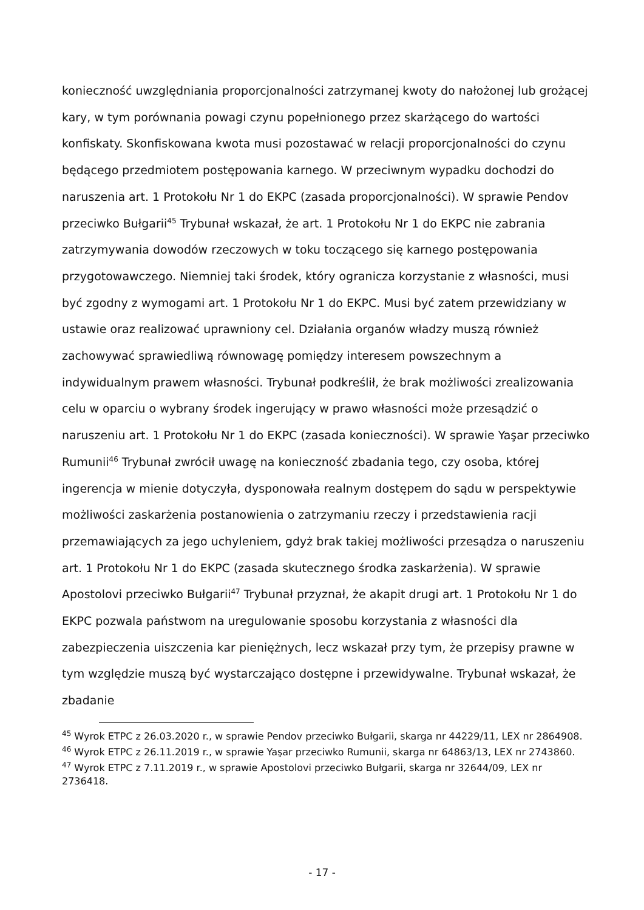konieczność uwzględniania proporcjonalności zatrzymanej kwoty do nałożonej lub grożącej kary, w tym porównania powagi czynu popełnionego przez skarżącego do wartości konfiskaty. Skonfiskowana kwota musi pozostawać w relacji proporcjonalności do czynu będącego przedmiotem postępowania karnego. W przeciwnym wypadku dochodzi do naruszenia art. 1 Protokołu Nr 1 do EKPC (zasada proporcjonalności). W sprawie Pendov przeciwko Bułgarii<sup>45</sup> Trybunał wskazał, że art. 1 Protokołu Nr 1 do EKPC nie zabrania zatrzymywania dowodów rzeczowych w toku toczącego się karnego postępowania przygotowawczego. Niemniej taki środek, który ogranicza korzystanie z własności, musi być zgodny z wymogami art. 1 Protokołu Nr 1 do EKPC. Musi być zatem przewidziany w ustawie oraz realizować uprawniony cel. Działania organów władzy muszą również zachowywać sprawiedliwą równowagę pomiędzy interesem powszechnym a indywidualnym prawem własności. Trybunał podkreślił, że brak możliwości zrealizowania celu w oparciu o wybrany środek ingerujący w prawo własności może przesądzić o naruszeniu art. 1 Protokołu Nr 1 do EKPC (zasada konieczności). W sprawie Yaşar przeciwko Rumunii<sup>46</sup> Trybunał zwrócił uwagę na konieczność zbadania tego, czy osoba, której ingerencja w mienie dotyczyła, dysponowała realnym dostępem do sądu w perspektywie możliwości zaskarżenia postanowienia o zatrzymaniu rzeczy i przedstawienia racji przemawiających za jego uchyleniem, gdyż brak takiej możliwości przesądza o naruszeniu art. 1 Protokołu Nr 1 do EKPC (zasada skutecznego środka zaskarżenia). W sprawie Apostolovi przeciwko Bułgarii<sup>47</sup> Trybunał przyznał, że akapit drugi art. 1 Protokołu Nr 1 do EKPC pozwala państwom na uregulowanie sposobu korzystania z własności dla zabezpieczenia uiszczenia kar pieniężnych, lecz wskazał przy tym, że przepisy prawne w tym względzie muszą być wystarczająco dostępne i przewidywalne. Trybunał wskazał, że zbadanie
<sup>45</sup> Wyrok ETPC z 26.03.2020 r., w sprawie Pendov przeciwko Bułgarii, skarga nr 44229/11, LEX nr 2864908.
<sup>46</sup> Wyrok ETPC z 26.11.2019 r., w sprawie Yaşar przeciwko Rumunii, skarga nr 64863/13, LEX nr 2743860.
<sup>47</sup> Wyrok ETPC z 7.11.2019 r., w sprawie Apostolovi przeciwko Bułgarii, skarga nr 32644/09, LEX nr 2736418.
- 17 -